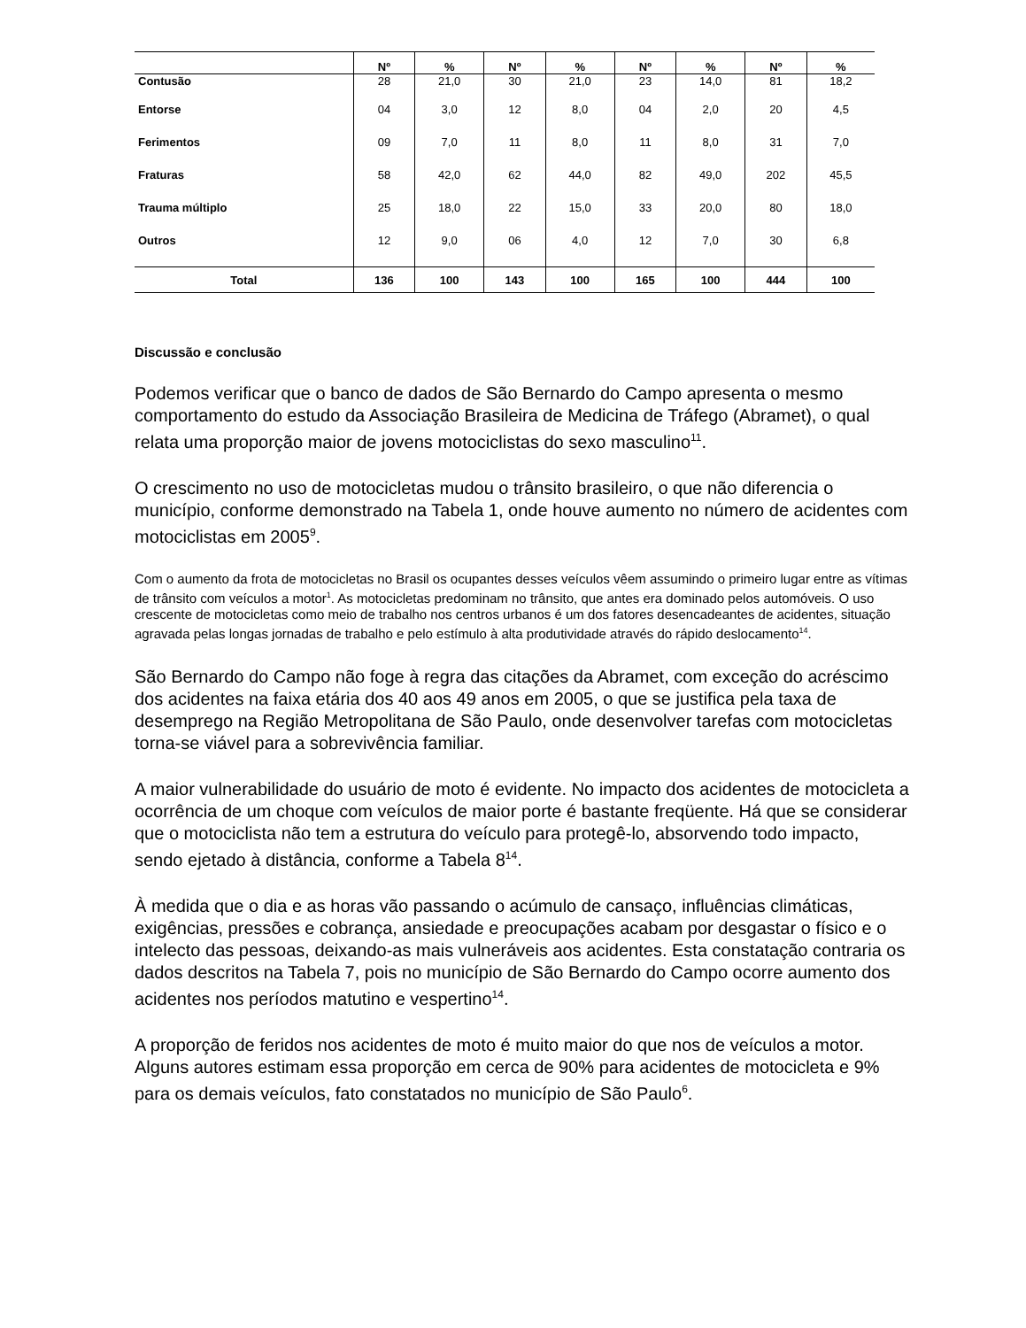| | Nº | % | Nº | % | Nº | % | Nº | % |
| --- | --- | --- | --- | --- | --- | --- | --- | --- |
| Contusão | 28 | 21,0 | 30 | 21,0 | 23 | 14,0 | 81 | 18,2 |
| Entorse | 04 | 3,0 | 12 | 8,0 | 04 | 2,0 | 20 | 4,5 |
| Ferimentos | 09 | 7,0 | 11 | 8,0 | 11 | 8,0 | 31 | 7,0 |
| Fraturas | 58 | 42,0 | 62 | 44,0 | 82 | 49,0 | 202 | 45,5 |
| Trauma múltiplo | 25 | 18,0 | 22 | 15,0 | 33 | 20,0 | 80 | 18,0 |
| Outros | 12 | 9,0 | 06 | 4,0 | 12 | 7,0 | 30 | 6,8 |
| Total | 136 | 100 | 143 | 100 | 165 | 100 | 444 | 100 |
Discussão e conclusão
Podemos verificar que o banco de dados de São Bernardo do Campo apresenta o mesmo comportamento do estudo da Associação Brasileira de Medicina de Tráfego (Abramet), o qual relata uma proporção maior de jovens motociclistas do sexo masculino<sup>11</sup>.
O crescimento no uso de motocicletas mudou o trânsito brasileiro, o que não diferencia o município, conforme demonstrado na Tabela 1, onde houve aumento no número de acidentes com motociclistas em 2005<sup>9</sup>.
Com o aumento da frota de motocicletas no Brasil os ocupantes desses veículos vêem assumindo o primeiro lugar entre as vítimas de trânsito com veículos a motor<sup>1</sup>. As motocicletas predominam no trânsito, que antes era dominado pelos automóveis. O uso crescente de motocicletas como meio de trabalho nos centros urbanos é um dos fatores desencadeantes de acidentes, situação agravada pelas longas jornadas de trabalho e pelo estímulo à alta produtividade através do rápido deslocamento<sup>14</sup>.
São Bernardo do Campo não foge à regra das citações da Abramet, com exceção do acréscimo dos acidentes na faixa etária dos 40 aos 49 anos em 2005, o que se justifica pela taxa de desemprego na Região Metropolitana de São Paulo, onde desenvolver tarefas com motocicletas torna-se viável para a sobrevivência familiar.
A maior vulnerabilidade do usuário de moto é evidente. No impacto dos acidentes de motocicleta a ocorrência de um choque com veículos de maior porte é bastante freqüente. Há que se considerar que o motociclista não tem a estrutura do veículo para protegê-lo, absorvendo todo impacto, sendo ejetado à distância, conforme a Tabela 8<sup>14</sup>.
À medida que o dia e as horas vão passando o acúmulo de cansaço, influências climáticas, exigências, pressões e cobrança, ansiedade e preocupações acabam por desgastar o físico e o intelecto das pessoas, deixando-as mais vulneráveis aos acidentes. Esta constatação contraria os dados descritos na Tabela 7, pois no município de São Bernardo do Campo ocorre aumento dos acidentes nos períodos matutino e vespertino<sup>14</sup>.
A proporção de feridos nos acidentes de moto é muito maior do que nos de veículos a motor. Alguns autores estimam essa proporção em cerca de 90% para acidentes de motocicleta e 9% para os demais veículos, fato constatados no município de São Paulo<sup>6</sup>.